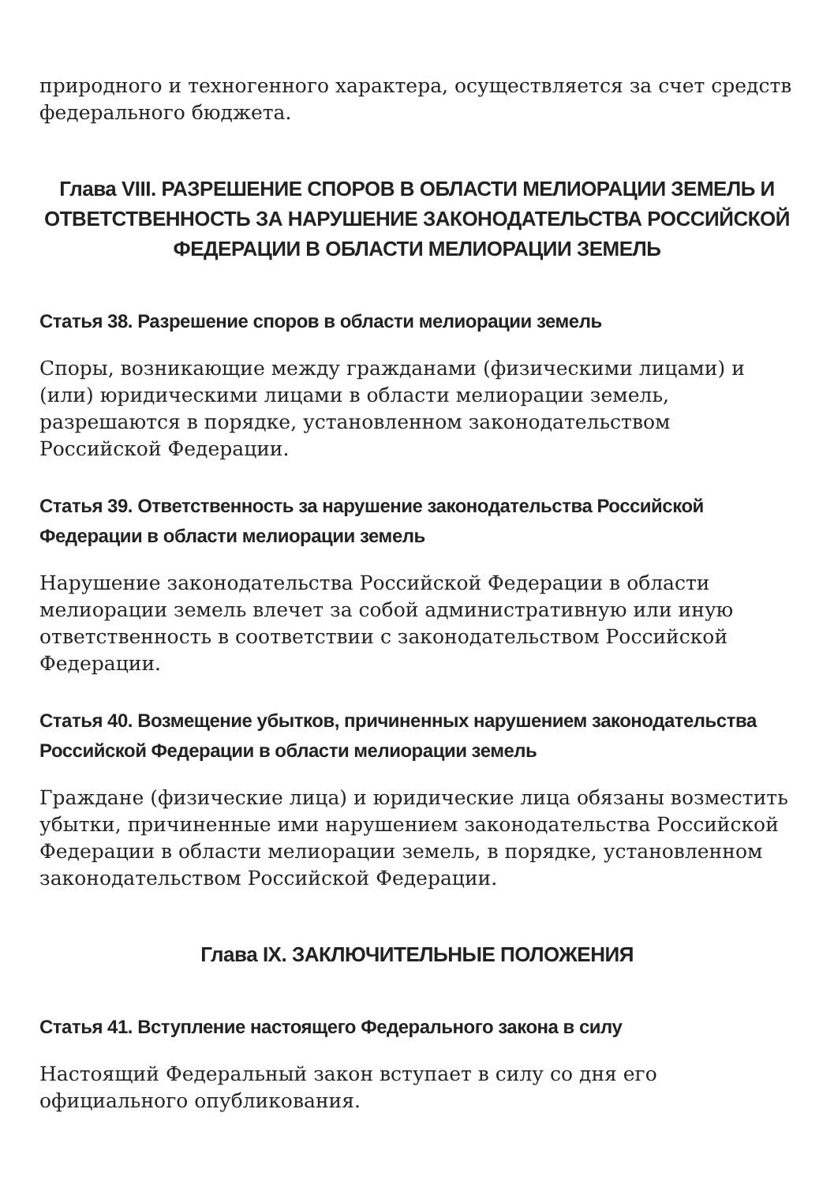природного и техногенного характера, осуществляется за счет средств федерального бюджета.
Глава VIII. РАЗРЕШЕНИЕ СПОРОВ В ОБЛАСТИ МЕЛИОРАЦИИ ЗЕМЕЛЬ И ОТВЕТСТВЕННОСТЬ ЗА НАРУШЕНИЕ ЗАКОНОДАТЕЛЬСТВА РОССИЙСКОЙ ФЕДЕРАЦИИ В ОБЛАСТИ МЕЛИОРАЦИИ ЗЕМЕЛЬ
Статья 38. Разрешение споров в области мелиорации земель
Споры, возникающие между гражданами (физическими лицами) и (или) юридическими лицами в области мелиорации земель, разрешаются в порядке, установленном законодательством Российской Федерации.
Статья 39. Ответственность за нарушение законодательства Российской Федерации в области мелиорации земель
Нарушение законодательства Российской Федерации в области мелиорации земель влечет за собой административную или иную ответственность в соответствии с законодательством Российской Федерации.
Статья 40. Возмещение убытков, причиненных нарушением законодательства Российской Федерации в области мелиорации земель
Граждане (физические лица) и юридические лица обязаны возместить убытки, причиненные ими нарушением законодательства Российской Федерации в области мелиорации земель, в порядке, установленном законодательством Российской Федерации.
Глава IX. ЗАКЛЮЧИТЕЛЬНЫЕ ПОЛОЖЕНИЯ
Статья 41. Вступление настоящего Федерального закона в силу
Настоящий Федеральный закон вступает в силу со дня его официального опубликования.